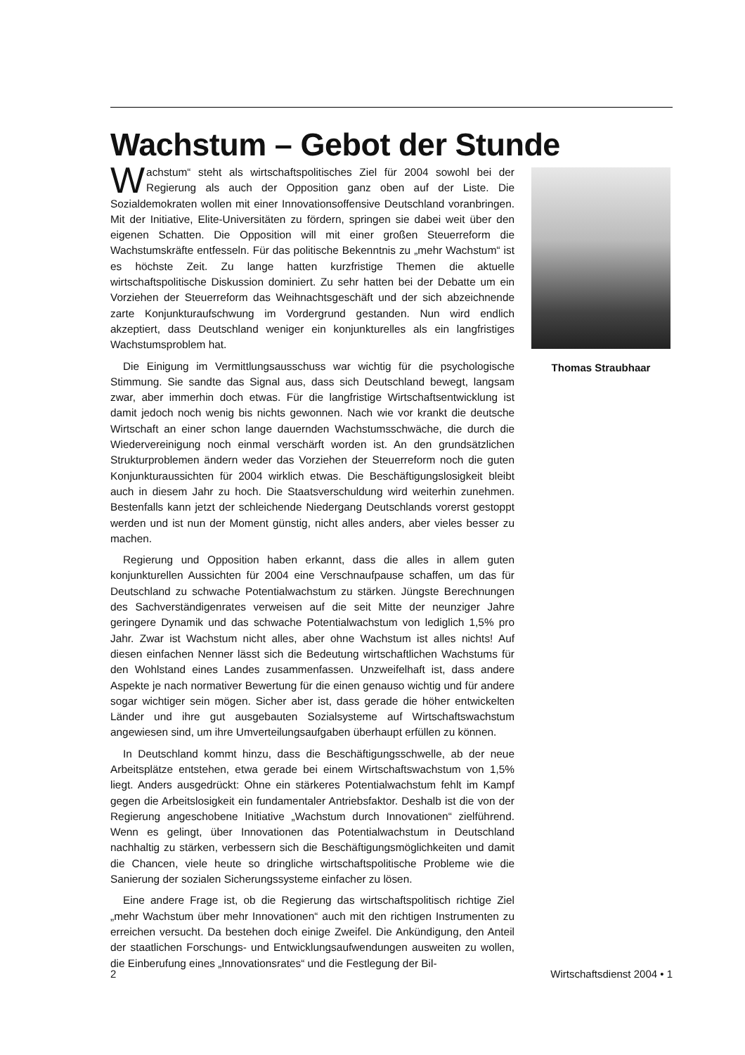Wachstum – Gebot der Stunde
Wachstum“ steht als wirtschaftspolitisches Ziel für 2004 sowohl bei der Regierung als auch der Opposition ganz oben auf der Liste. Die Sozialdemokraten wollen mit einer Innovationsoffensive Deutschland voranbringen. Mit der Initiative, Elite-Universitäten zu fördern, springen sie dabei weit über den eigenen Schatten. Die Opposition will mit einer großen Steuerreform die Wachstumskräfte entfesseln. Für das politische Bekenntnis zu „mehr Wachstum“ ist es höchste Zeit. Zu lange hatten kurzfristige Themen die aktuelle wirtschaftspolitische Diskussion dominiert. Zu sehr hatten bei der Debatte um ein Vorziehen der Steuerreform das Weihnachtsgeschäft und der sich abzeichnende zarte Konjunkturaufschwung im Vordergrund gestanden. Nun wird endlich akzeptiert, dass Deutschland weniger ein konjunkturelles als ein langfristiges Wachstumsproblem hat.
Die Einigung im Vermittlungsausschuss war wichtig für die psychologische Stimmung. Sie sandte das Signal aus, dass sich Deutschland bewegt, langsam zwar, aber immerhin doch etwas. Für die langfristige Wirtschaftsentwicklung ist damit jedoch noch wenig bis nichts gewonnen. Nach wie vor krankt die deutsche Wirtschaft an einer schon lange dauernden Wachstumsschwäche, die durch die Wiedervereinigung noch einmal verschärft worden ist. An den grundsätzlichen Strukturproblemen ändern weder das Vorziehen der Steuerreform noch die guten Konjunkturaussichten für 2004 wirklich etwas. Die Beschäftigungslosigkeit bleibt auch in diesem Jahr zu hoch. Die Staatsverschuldung wird weiterhin zunehmen. Bestenfalls kann jetzt der schleichende Niedergang Deutschlands vorerst gestoppt werden und ist nun der Moment günstig, nicht alles anders, aber vieles besser zu machen.
Regierung und Opposition haben erkannt, dass die alles in allem guten konjunkturellen Aussichten für 2004 eine Verschnaufpause schaffen, um das für Deutschland zu schwache Potentialwachstum zu stärken. Jüngste Berechnungen des Sachverständigenrates verweisen auf die seit Mitte der neunziger Jahre geringere Dynamik und das schwache Potentialwachstum von lediglich 1,5% pro Jahr. Zwar ist Wachstum nicht alles, aber ohne Wachstum ist alles nichts! Auf diesen einfachen Nenner lässt sich die Bedeutung wirtschaftlichen Wachstums für den Wohlstand eines Landes zusammenfassen. Unzweifelhaft ist, dass andere Aspekte je nach normativer Bewertung für die einen genauso wichtig und für andere sogar wichtiger sein mögen. Sicher aber ist, dass gerade die höher entwickelten Länder und ihre gut ausgebauten Sozialsysteme auf Wirtschaftswachstum angewiesen sind, um ihre Umverteilungsaufgaben überhaupt erfüllen zu können.
In Deutschland kommt hinzu, dass die Beschäftigungsschwelle, ab der neue Arbeitsplätze entstehen, etwa gerade bei einem Wirtschaftswachstum von 1,5% liegt. Anders ausgedrückt: Ohne ein stärkeres Potentialwachstum fehlt im Kampf gegen die Arbeitslosigkeit ein fundamentaler Antriebsfaktor. Deshalb ist die von der Regierung angeschobene Initiative „Wachstum durch Innovationen“ zielführend. Wenn es gelingt, über Innovationen das Potentialwachstum in Deutschland nachhaltig zu stärken, verbessern sich die Beschäftigungsmöglichkeiten und damit die Chancen, viele heute so dringliche wirtschaftspolitische Probleme wie die Sanierung der sozialen Sicherungssysteme einfacher zu lösen.
Eine andere Frage ist, ob die Regierung das wirtschaftspolitisch richtige Ziel „mehr Wachstum über mehr Innovationen“ auch mit den richtigen Instrumenten zu erreichen versucht. Da bestehen doch einige Zweifel. Die Ankündigung, den Anteil der staatlichen Forschungs- und Entwicklungsaufwendungen ausweiten zu wollen, die Einberufung eines „Innovationsrates“ und die Festlegung der Bil-
Thomas Straubhaar
2 Wirtschaftsdienst 2004 • 1